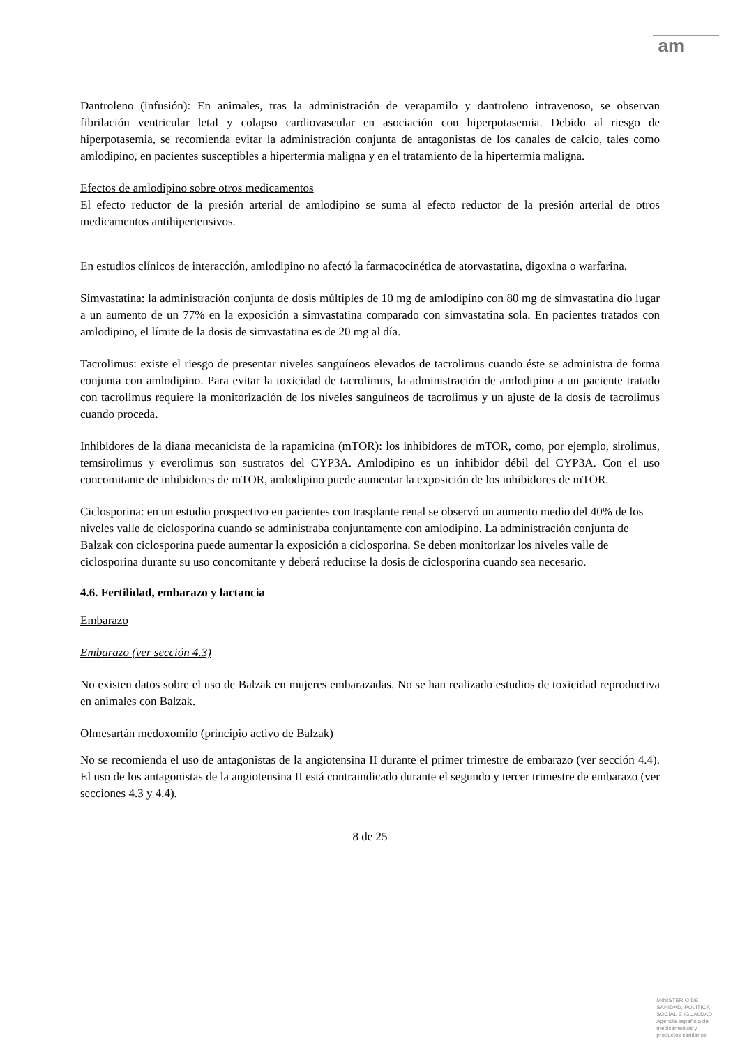am
Dantroleno (infusión): En animales, tras la administración de verapamilo y dantroleno intravenoso, se observan fibrilación ventricular letal y colapso cardiovascular en asociación con hiperpotasemia. Debido al riesgo de hiperpotasemia, se recomienda evitar la administración conjunta de antagonistas de los canales de calcio, tales como amlodipino, en pacientes susceptibles a hipertermia maligna y en el tratamiento de la hipertermia maligna.
Efectos de amlodipino sobre otros medicamentos
El efecto reductor de la presión arterial de amlodipino se suma al efecto reductor de la presión arterial de otros medicamentos antihipertensivos.
En estudios clínicos de interacción, amlodipino no afectó la farmacocinética de atorvastatina, digoxina o warfarina.
Simvastatina: la administración conjunta de dosis múltiples de 10 mg de amlodipino con 80 mg de simvastatina dio lugar a un aumento de un 77% en la exposición a simvastatina comparado con simvastatina sola. En pacientes tratados con amlodipino, el límite de la dosis de simvastatina es de 20 mg al día.
Tacrolimus: existe el riesgo de presentar niveles sanguíneos elevados de tacrolimus cuando éste se administra de forma conjunta con amlodipino. Para evitar la toxicidad de tacrolimus, la administración de amlodipino a un paciente tratado con tacrolimus requiere la monitorización de los niveles sanguíneos de tacrolimus y un ajuste de la dosis de tacrolimus cuando proceda.
Inhibidores de la diana mecanicista de la rapamicina (mTOR): los inhibidores de mTOR, como, por ejemplo, sirolimus, temsirolimus y everolimus son sustratos del CYP3A. Amlodipino es un inhibidor débil del CYP3A. Con el uso concomitante de inhibidores de mTOR, amlodipino puede aumentar la exposición de los inhibidores de mTOR.
Ciclosporina: en un estudio prospectivo en pacientes con trasplante renal se observó un aumento medio del 40% de los niveles valle de ciclosporina cuando se administraba conjuntamente con amlodipino. La administración conjunta de Balzak con ciclosporina puede aumentar la exposición a ciclosporina. Se deben monitorizar los niveles valle de ciclosporina durante su uso concomitante y deberá reducirse la dosis de ciclosporina cuando sea necesario.
4.6. Fertilidad, embarazo y lactancia
Embarazo
Embarazo (ver sección 4.3)
No existen datos sobre el uso de Balzak en mujeres embarazadas. No se han realizado estudios de toxicidad reproductiva en animales con Balzak.
Olmesartán medoxomilo (principio activo de Balzak)
No se recomienda el uso de antagonistas de la angiotensina II durante el primer trimestre de embarazo (ver sección 4.4). El uso de los antagonistas de la angiotensina II está contraindicado durante el segundo y tercer trimestre de embarazo (ver secciones 4.3 y 4.4).
8 de 25
MINISTERIO DE
SANIDAD, POLITICA
SOCIAL E IGUALDAD
Agencia española de
medicamentos y
productos sanitarios